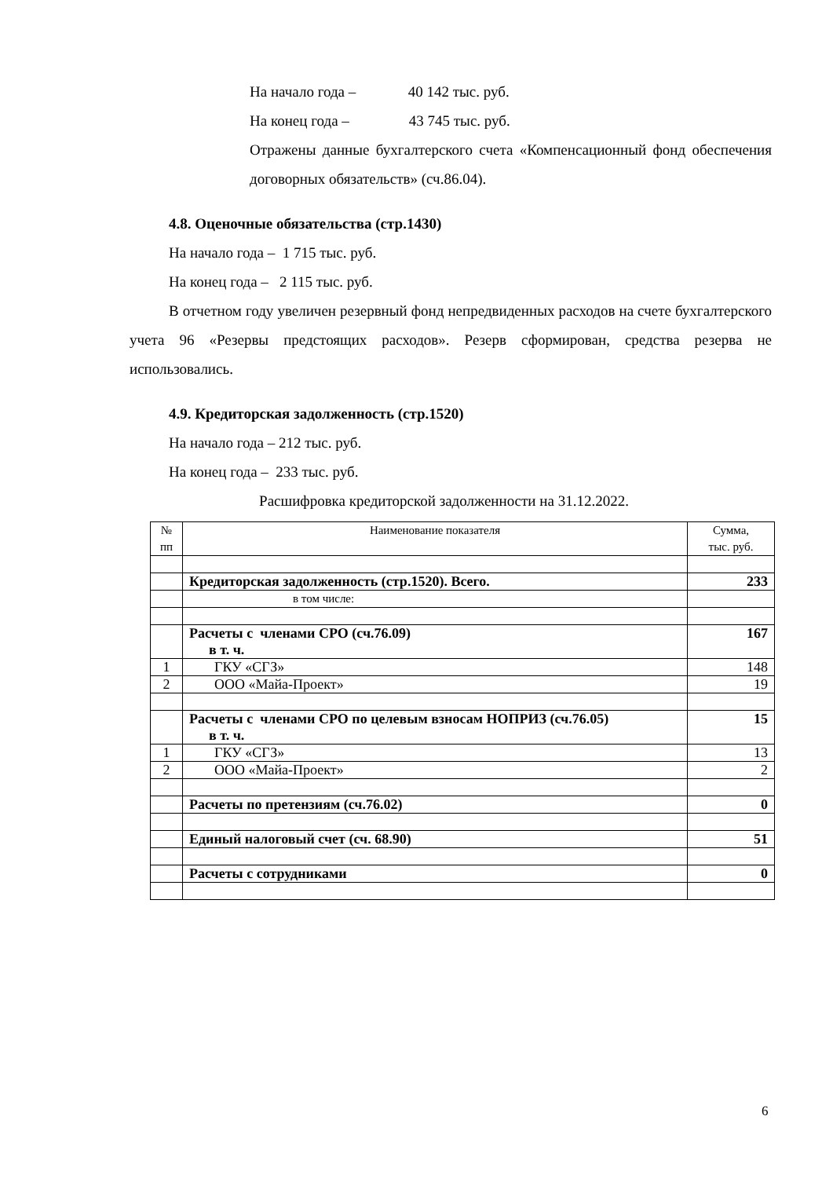На начало года – 40 142 тыс. руб.
На конец года – 43 745 тыс. руб.
Отражены данные бухгалтерского счета «Компенсационный фонд обеспечения договорных обязательств» (сч.86.04).
4.8. Оценочные обязательства (стр.1430)
На начало года – 1 715 тыс. руб.
На конец года – 2 115 тыс. руб.
В отчетном году увеличен резервный фонд непредвиденных расходов на счете бухгалтерского учета 96 «Резервы предстоящих расходов». Резерв сформирован, средства резерва не использовались.
4.9. Кредиторская задолженность (стр.1520)
На начало года – 212 тыс. руб.
На конец года – 233 тыс. руб.
Расшифровка кредиторской задолженности на 31.12.2022.
| № пп | Наименование показателя | Сумма, тыс. руб. |
| --- | --- | --- |
| | Кредиторская задолженность (стр.1520). Всего. | 233 |
| | в том числе: | |
| | Расчеты с членами СРО (сч.76.09) в т. ч. | 167 |
| 1 | ГКУ «СГЗ» | 148 |
| 2 | ООО «Майа-Проект» | 19 |
| | Расчеты с членами СРО по целевым взносам НОПРИЗ (сч.76.05) в т. ч. | 15 |
| 1 | ГКУ «СГЗ» | 13 |
| 2 | ООО «Майа-Проект» | 2 |
| | Расчеты по претензиям (сч.76.02) | 0 |
| | Единый налоговый счет (сч. 68.90) | 51 |
| | Расчеты с сотрудниками | 0 |
6